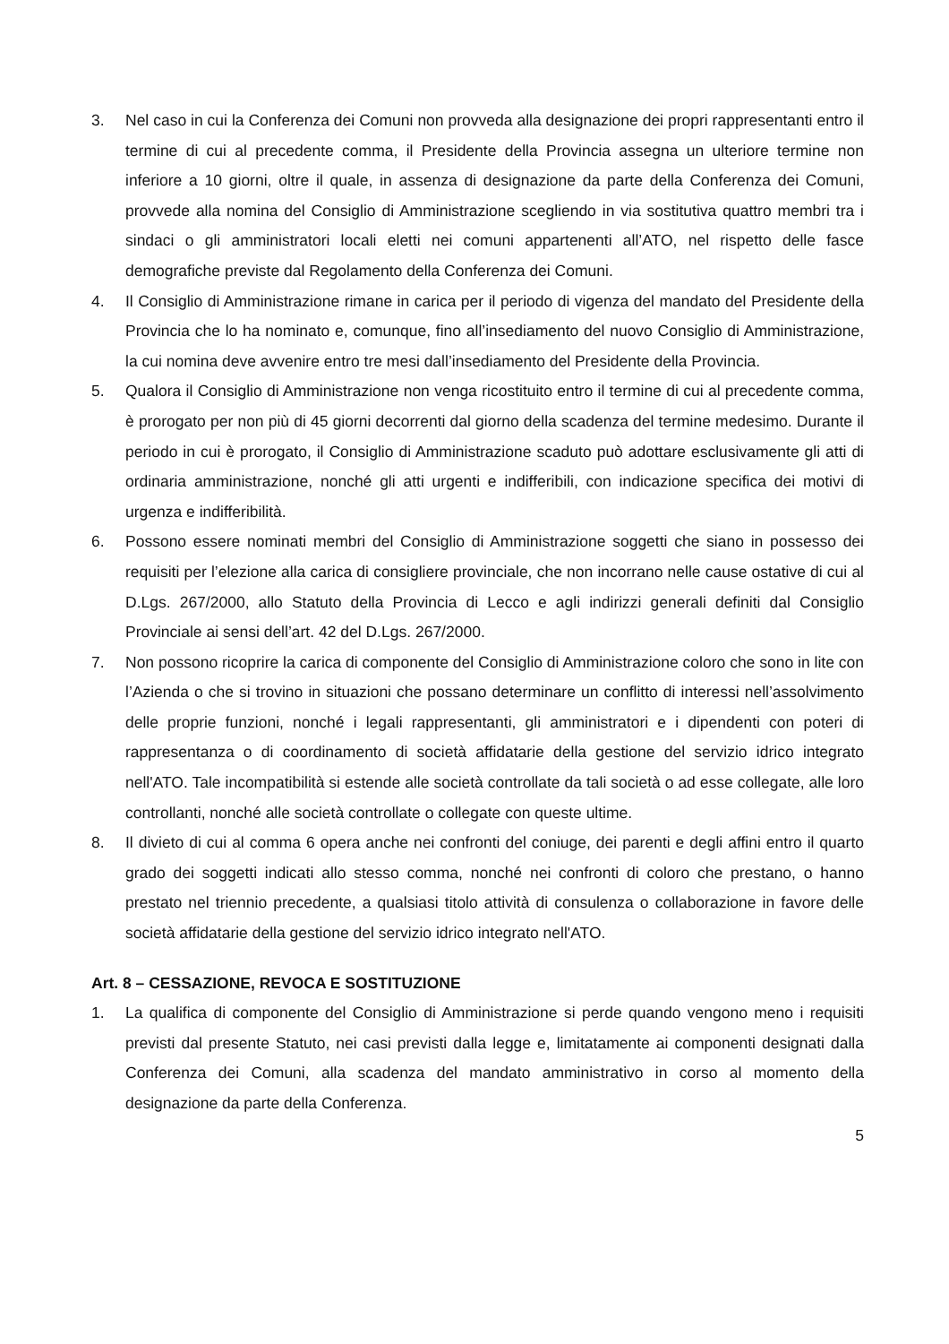3. Nel caso in cui la Conferenza dei Comuni non provveda alla designazione dei propri rappresentanti entro il termine di cui al precedente comma, il Presidente della Provincia assegna un ulteriore termine non inferiore a 10 giorni, oltre il quale, in assenza di designazione da parte della Conferenza dei Comuni, provvede alla nomina del Consiglio di Amministrazione scegliendo in via sostitutiva quattro membri tra i sindaci o gli amministratori locali eletti nei comuni appartenenti all’ATO, nel rispetto delle fasce demografiche previste dal Regolamento della Conferenza dei Comuni.
4. Il Consiglio di Amministrazione rimane in carica per il periodo di vigenza del mandato del Presidente della Provincia che lo ha nominato e, comunque, fino all’insediamento del nuovo Consiglio di Amministrazione, la cui nomina deve avvenire entro tre mesi dall’insediamento del Presidente della Provincia.
5. Qualora il Consiglio di Amministrazione non venga ricostituito entro il termine di cui al precedente comma, è prorogato per non più di 45 giorni decorrenti dal giorno della scadenza del termine medesimo. Durante il periodo in cui è prorogato, il Consiglio di Amministrazione scaduto può adottare esclusivamente gli atti di ordinaria amministrazione, nonché gli atti urgenti e indifferibili, con indicazione specifica dei motivi di urgenza e indifferibilità.
6. Possono essere nominati membri del Consiglio di Amministrazione soggetti che siano in possesso dei requisiti per l’elezione alla carica di consigliere provinciale, che non incorrano nelle cause ostative di cui al D.Lgs. 267/2000, allo Statuto della Provincia di Lecco e agli indirizzi generali definiti dal Consiglio Provinciale ai sensi dell’art. 42 del D.Lgs. 267/2000.
7. Non possono ricoprire la carica di componente del Consiglio di Amministrazione coloro che sono in lite con l’Azienda o che si trovino in situazioni che possano determinare un conflitto di interessi nell’assolvimento delle proprie funzioni, nonché i legali rappresentanti, gli amministratori e i dipendenti con poteri di rappresentanza o di coordinamento di società affidatarie della gestione del servizio idrico integrato nell'ATO. Tale incompatibilità si estende alle società controllate da tali società o ad esse collegate, alle loro controllanti, nonché alle società controllate o collegate con queste ultime.
8. Il divieto di cui al comma 6 opera anche nei confronti del coniuge, dei parenti e degli affini entro il quarto grado dei soggetti indicati allo stesso comma, nonché nei confronti di coloro che prestano, o hanno prestato nel triennio precedente, a qualsiasi titolo attività di consulenza o collaborazione in favore delle società affidatarie della gestione del servizio idrico integrato nell'ATO.
Art. 8 – CESSAZIONE, REVOCA E SOSTITUZIONE
1. La qualifica di componente del Consiglio di Amministrazione si perde quando vengono meno i requisiti previsti dal presente Statuto, nei casi previsti dalla legge e, limitatamente ai componenti designati dalla Conferenza dei Comuni, alla scadenza del mandato amministrativo in corso al momento della designazione da parte della Conferenza.
5